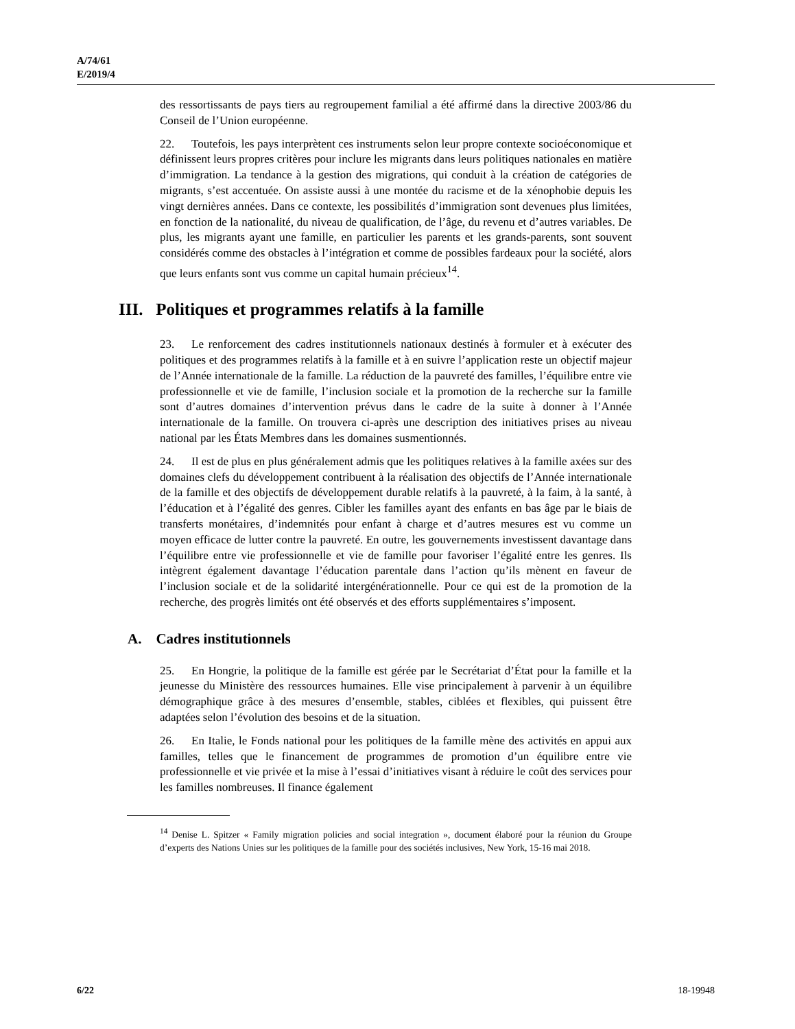A/74/61
E/2019/4
des ressortissants de pays tiers au regroupement familial a été affirmé dans la directive 2003/86 du Conseil de l’Union européenne.
22. Toutefois, les pays interprètent ces instruments selon leur propre contexte socioéconomique et définissent leurs propres critères pour inclure les migrants dans leurs politiques nationales en matière d’immigration. La tendance à la gestion des migrations, qui conduit à la création de catégories de migrants, s’est accentuée. On assiste aussi à une montée du racisme et de la xénophobie depuis les vingt dernières années. Dans ce contexte, les possibilités d’immigration sont devenues plus limitées, en fonction de la nationalité, du niveau de qualification, de l’âge, du revenu et d’autres variables. De plus, les migrants ayant une famille, en particulier les parents et les grands-parents, sont souvent considérés comme des obstacles à l’intégration et comme de possibles fardeaux pour la société, alors que leurs enfants sont vus comme un capital humain précieux<sup>14</sup>.
III. Politiques et programmes relatifs à la famille
23. Le renforcement des cadres institutionnels nationaux destinés à formuler et à exécuter des politiques et des programmes relatifs à la famille et à en suivre l’application reste un objectif majeur de l’Année internationale de la famille. La réduction de la pauvreté des familles, l’équilibre entre vie professionnelle et vie de famille, l’inclusion sociale et la promotion de la recherche sur la famille sont d’autres domaines d’intervention prévus dans le cadre de la suite à donner à l’Année internationale de la famille. On trouvera ci-après une description des initiatives prises au niveau national par les États Membres dans les domaines susmentionnés.
24. Il est de plus en plus généralement admis que les politiques relatives à la famille axées sur des domaines clefs du développement contribuent à la réalisation des objectifs de l’Année internationale de la famille et des objectifs de développement durable relatifs à la pauvreté, à la faim, à la santé, à l’éducation et à l’égalité des genres. Cibler les familles ayant des enfants en bas âge par le biais de transferts monétaires, d’indemnités pour enfant à charge et d’autres mesures est vu comme un moyen efficace de lutter contre la pauvreté. En outre, les gouvernements investissent davantage dans l’équilibre entre vie professionnelle et vie de famille pour favoriser l’égalité entre les genres. Ils intègrent également davantage l’éducation parentale dans l’action qu’ils mènent en faveur de l’inclusion sociale et de la solidarité intergénérationnelle. Pour ce qui est de la promotion de la recherche, des progrès limités ont été observés et des efforts supplémentaires s’imposent.
A. Cadres institutionnels
25. En Hongrie, la politique de la famille est gérée par le Secrétariat d’État pour la famille et la jeunesse du Ministère des ressources humaines. Elle vise principalement à parvenir à un équilibre démographique grâce à des mesures d’ensemble, stables, ciblées et flexibles, qui puissent être adaptées selon l’évolution des besoins et de la situation.
26. En Italie, le Fonds national pour les politiques de la famille mène des activités en appui aux familles, telles que le financement de programmes de promotion d’un équilibre entre vie professionnelle et vie privée et la mise à l’essai d’initiatives visant à réduire le coût des services pour les familles nombreuses. Il finance également
<sup>14</sup> Denise L. Spitzer « Family migration policies and social integration », document élaboré pour la réunion du Groupe d’experts des Nations Unies sur les politiques de la famille pour des sociétés inclusives, New York, 15-16 mai 2018.
6/22 18-19948